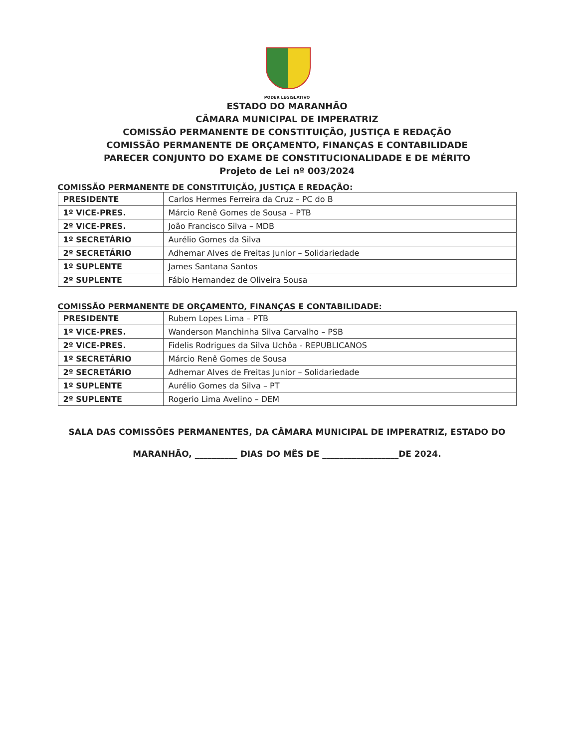PODER LEGISLATIVO
ESTADO DO MARANHÃO
CÂMARA MUNICIPAL DE IMPERATRIZ
COMISSÃO PERMANENTE DE CONSTITUIÇÃO, JUSTIÇA E REDAÇÃO
COMISSÃO PERMANENTE DE ORÇAMENTO, FINANÇAS E CONTABILIDADE
PARECER CONJUNTO DO EXAME DE CONSTITUCIONALIDADE E DE MÉRITO
Projeto de Lei nº 003/2024
COMISSÃO PERMANENTE DE CONSTITUIÇÃO, JUSTIÇA E REDAÇÃO:
| PRESIDENTE | Carlos Hermes Ferreira da Cruz – PC do B |
| 1º VICE-PRES. | Márcio Renê Gomes de Sousa – PTB |
| 2º VICE-PRES. | João Francisco Silva – MDB |
| 1º SECRETÁRIO | Aurélio Gomes da Silva |
| 2º SECRETÁRIO | Adhemar Alves de Freitas Junior – Solidariedade |
| 1º SUPLENTE | James Santana Santos |
| 2º SUPLENTE | Fábio Hernandez de Oliveira Sousa |
COMISSÃO PERMANENTE DE ORÇAMENTO, FINANÇAS E CONTABILIDADE:
| PRESIDENTE | Rubem Lopes Lima – PTB |
| 1º VICE-PRES. | Wanderson Manchinha Silva Carvalho – PSB |
| 2º VICE-PRES. | Fidelis Rodrigues da Silva Uchôa - REPUBLICANOS |
| 1º SECRETÁRIO | Márcio Renê Gomes de Sousa |
| 2º SECRETÁRIO | Adhemar Alves de Freitas Junior – Solidariedade |
| 1º SUPLENTE | Aurélio Gomes da Silva – PT |
| 2º SUPLENTE | Rogerio Lima Avelino – DEM |
SALA DAS COMISSÕES PERMANENTES, DA CÂMARA MUNICIPAL DE IMPERATRIZ, ESTADO DO
MARANHÃO, __________ DIAS DO MÊS DE __________________DE 2024.